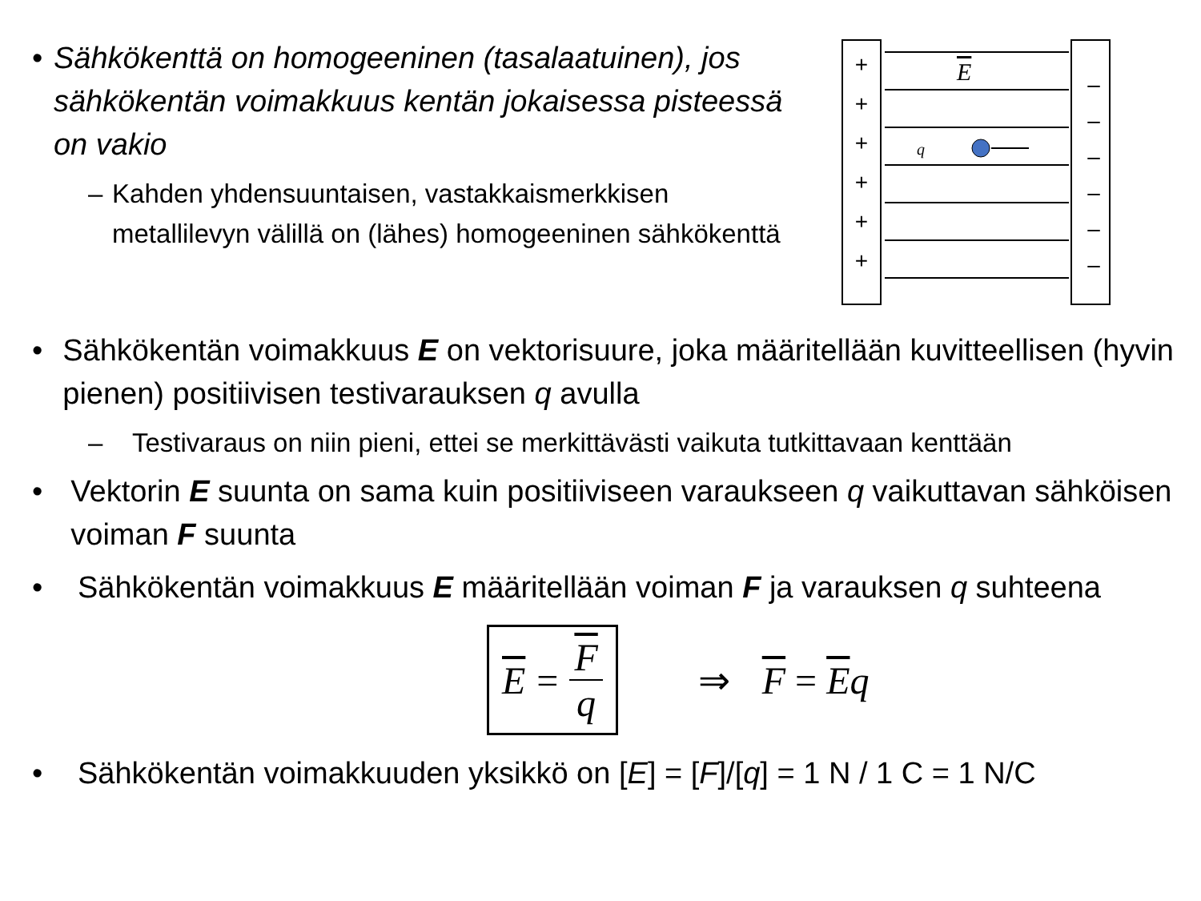• Sähkökenttä on homogeeninen (tasalaatuinen), jos sähkökentän voimakkuus kentän jokaisessa pisteessä on vakio
– Kahden yhdensuuntaisen, vastakkaismerkkisen metallilevyn välillä on (lähes) homogeeninen sähkökenttä
+
+
+
+
+
+
–
–
–
–
–
–
E
q
• Sähkökentän voimakkuus E on vektorisuure, joka määritellään kuvitteellisen (hyvin pienen) positiivisen testivarauksen q avulla
– Testivaraus on niin pieni, ettei se merkittävästi vaikuta tutkittavaan kenttään
• Vektorin E suunta on sama kuin positiiviseen varaukseen q vaikuttavan sähköisen voiman F suunta
• Sähkökentän voimakkuus E määritellään voiman F ja varauksen q suhteena
E = Fq
⇒ F = Eq
• Sähkökentän voimakkuuden yksikkö on [E] = [F]/[q] = 1 N / 1 C = 1 N/C